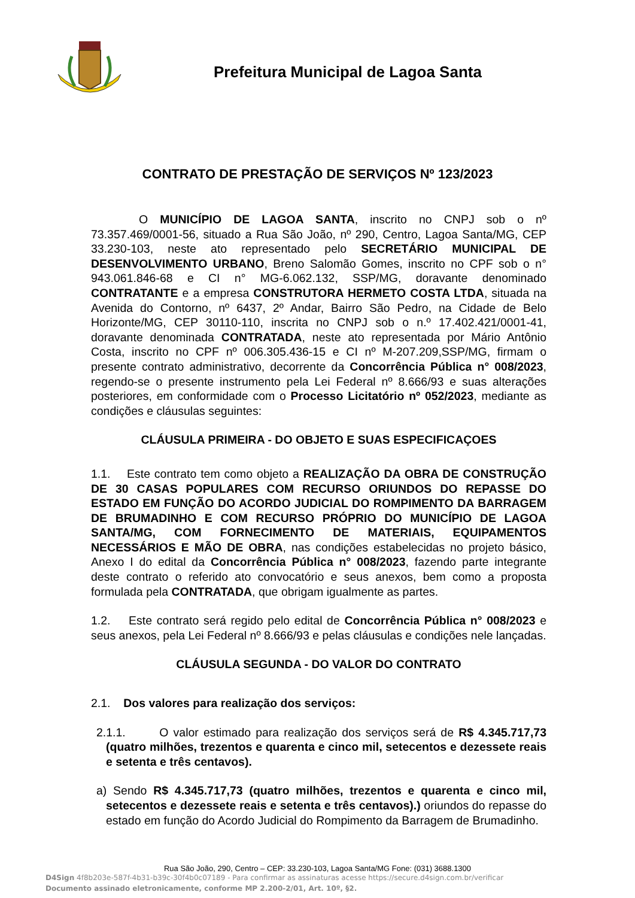Prefeitura Municipal de Lagoa Santa
CONTRATO DE PRESTAÇÃO DE SERVIÇOS Nº 123/2023
O MUNICÍPIO DE LAGOA SANTA, inscrito no CNPJ sob o nº 73.357.469/0001-56, situado a Rua São João, nº 290, Centro, Lagoa Santa/MG, CEP 33.230-103, neste ato representado pelo SECRETÁRIO MUNICIPAL DE DESENVOLVIMENTO URBANO, Breno Salomão Gomes, inscrito no CPF sob o n° 943.061.846-68 e CI n° MG-6.062.132, SSP/MG, doravante denominado CONTRATANTE e a empresa CONSTRUTORA HERMETO COSTA LTDA, situada na Avenida do Contorno, nº 6437, 2º Andar, Bairro São Pedro, na Cidade de Belo Horizonte/MG, CEP 30110-110, inscrita no CNPJ sob o n.º 17.402.421/0001-41, doravante denominada CONTRATADA, neste ato representada por Mário Antônio Costa, inscrito no CPF nº 006.305.436-15 e CI nº M-207.209,SSP/MG, firmam o presente contrato administrativo, decorrente da Concorrência Pública n° 008/2023, regendo-se o presente instrumento pela Lei Federal nº 8.666/93 e suas alterações posteriores, em conformidade com o Processo Licitatório nº 052/2023, mediante as condições e cláusulas seguintes:
CLÁUSULA PRIMEIRA - DO OBJETO E SUAS ESPECIFICAÇOES
1.1. Este contrato tem como objeto a REALIZAÇÃO DA OBRA DE CONSTRUÇÃO DE 30 CASAS POPULARES COM RECURSO ORIUNDOS DO REPASSE DO ESTADO EM FUNÇÃO DO ACORDO JUDICIAL DO ROMPIMENTO DA BARRAGEM DE BRUMADINHO E COM RECURSO PRÓPRIO DO MUNICÍPIO DE LAGOA SANTA/MG, COM FORNECIMENTO DE MATERIAIS, EQUIPAMENTOS NECESSÁRIOS E MÃO DE OBRA, nas condições estabelecidas no projeto básico, Anexo I do edital da Concorrência Pública n° 008/2023, fazendo parte integrante deste contrato o referido ato convocatório e seus anexos, bem como a proposta formulada pela CONTRATADA, que obrigam igualmente as partes.
1.2. Este contrato será regido pelo edital de Concorrência Pública n° 008/2023 e seus anexos, pela Lei Federal nº 8.666/93 e pelas cláusulas e condições nele lançadas.
CLÁUSULA SEGUNDA - DO VALOR DO CONTRATO
2.1. Dos valores para realização dos serviços:
2.1.1. O valor estimado para realização dos serviços será de R$ 4.345.717,73 (quatro milhões, trezentos e quarenta e cinco mil, setecentos e dezessete reais e setenta e três centavos).
a) Sendo R$ 4.345.717,73 (quatro milhões, trezentos e quarenta e cinco mil, setecentos e dezessete reais e setenta e três centavos).) oriundos do repasse do estado em função do Acordo Judicial do Rompimento da Barragem de Brumadinho.
Rua São João, 290, Centro – CEP: 33.230-103, Lagoa Santa/MG Fone: (031) 3688.1300
D4Sign 4f8b203e-587f-4b31-b39c-30f4b0c07189 - Para confirmar as assinaturas acesse https://secure.d4sign.com.br/verificar
Documento assinado eletronicamente, conforme MP 2.200-2/01, Art. 10º, §2.